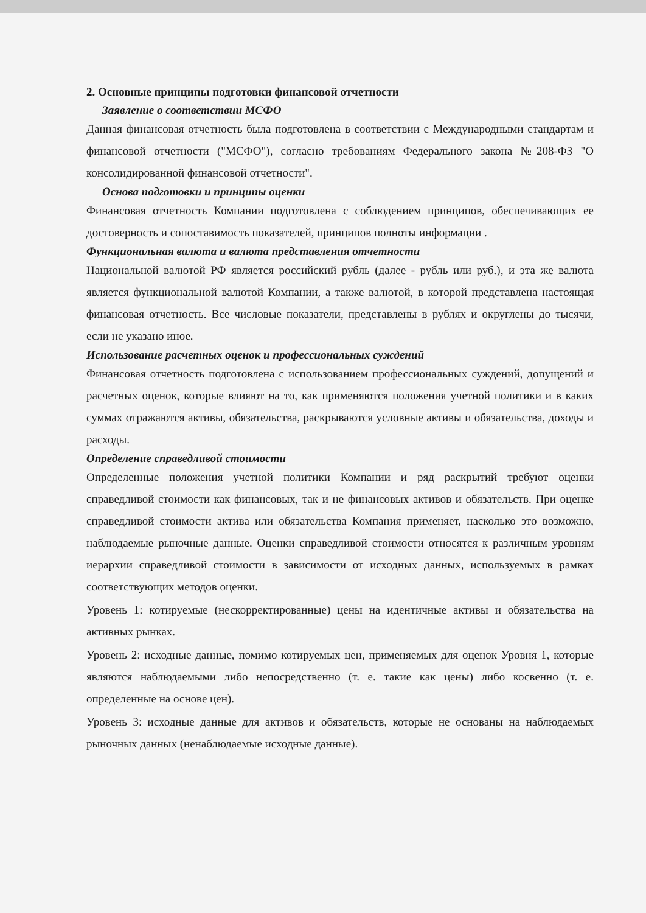2. Основные принципы подготовки финансовой отчетности
Заявление о соответствии МСФО
Данная финансовая отчетность была подготовлена в соответствии с Международными стандартам и финансовой отчетности ("МСФО"), согласно требованиям Федерального закона №208-ФЗ "О консолидированной финансовой отчетности".
Основа подготовки и принципы оценки
Финансовая отчетность Компании подготовлена с соблюдением принципов, обеспечивающих ее достоверность и сопоставимость показателей, принципов полноты информации .
Функциональная валюта и валюта представления отчетности
Национальной валютой РФ является российский рубль (далее - рубль или руб.), и эта же валюта является функциональной валютой Компании, а также валютой, в которой представлена настоящая финансовая отчетность. Все числовые показатели, представлены в рублях и округлены до тысячи, если не указано иное.
Использование расчетных оценок и профессиональных суждений
Финансовая отчетность подготовлена с использованием профессиональных суждений, допущений и расчетных оценок, которые влияют на то, как применяются положения учетной политики и в каких суммах отражаются активы, обязательства, раскрываются условные активы и обязательства, доходы и расходы.
Определение справедливой стоимости
Определенные положения учетной политики Компании и ряд раскрытий требуют оценки справедливой стоимости как финансовых, так и не финансовых активов и обязательств. При оценке справедливой стоимости актива или обязательства Компания применяет, насколько это возможно, наблюдаемые рыночные данные. Оценки справедливой стоимости относятся к различным уровням иерархии справедливой стоимости в зависимости от исходных данных, используемых в рамках соответствующих методов оценки.
Уровень 1: котируемые (нескорректированные) цены на идентичные активы и обязательства на активных рынках.
Уровень 2: исходные данные, помимо котируемых цен, применяемых для оценок Уровня 1, которые являются наблюдаемыми либо непосредственно (т. е. такие как цены) либо косвенно (т. е. определенные на основе цен).
Уровень 3: исходные данные для активов и обязательств, которые не основаны на наблюдаемых рыночных данных (ненаблюдаемые исходные данные).